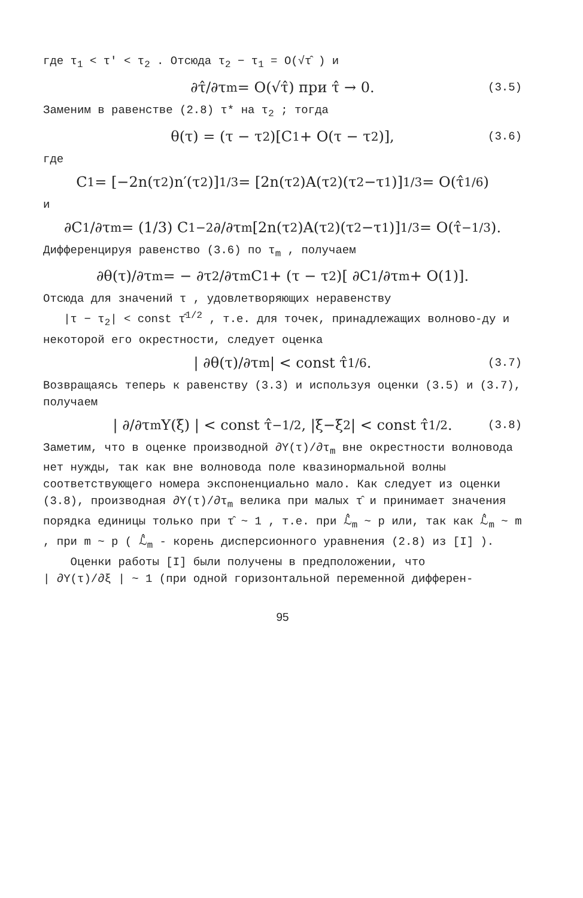где τ<sub>1</sub> < τ′ < τ<sub>2</sub> . Отсюда τ<sub>2</sub> − τ<sub>1</sub> = O(√τ̂ ) и
∂τ̂/∂τ<sub>m</sub> = O(√τ̂) при τ̂ → 0. (3.5)
Заменим в равенстве (2.8) τ* на τ<sub>2</sub> ; тогда
θ(τ) = (τ − τ<sub>2</sub>)[C<sub>1</sub> + O(τ − τ<sub>2</sub>)], (3.6)
где
C<sub>1</sub> = [−2n(τ<sub>2</sub>)n′(τ<sub>2</sub>)]<sup>1/3</sup> = [2n(τ<sub>2</sub>)A(τ<sub>2</sub>)(τ<sub>2</sub>−τ<sub>1</sub>)]<sup>1/3</sup> = O(τ̂<sup>1/6</sup>)
и
∂C<sub>1</sub>/∂τ<sub>m</sub> = (1/3) C<sub>1</sub><sup>−2</sup> ∂/∂τ<sub>m</sub>[2n(τ<sub>2</sub>)A(τ<sub>2</sub>)(τ<sub>2</sub>−τ<sub>1</sub>)]<sup>1/3</sup> = O(τ̂<sup>−1/3</sup>).
Дифференцируя равенство (3.6) по τ<sub>m</sub> , получаем
∂θ(τ)/∂τ<sub>m</sub> = − ∂τ<sub>2</sub>/∂τ<sub>m</sub> C<sub>1</sub> + (τ − τ<sub>2</sub>)[ ∂C<sub>1</sub>/∂τ<sub>m</sub> + O(1)].
Отсюда для значений τ , удовлетворяющих неравенству
|τ − τ<sub>2</sub>| < const τ̂<sup>1/2</sup> , т.е. для точек, принадлежащих волново-ду и некоторой его окрестности, следует оценка
| ∂θ(τ)/∂τ<sub>m</sub> | < const τ̂<sup>1/6</sup>. (3.7)
Возвращаясь теперь к равенству (3.3) и используя оценки (3.5) и (3.7), получаем
| ∂/∂τ<sub>m</sub> Y(ξ) | < const τ̂<sup>−1/2</sup>, |ξ−ξ<sub>2</sub>| < const τ̂<sup>1/2</sup>. (3.8)
Заметим, что в оценке производной ∂Y(τ)/∂τ<sub>m</sub> вне окрестности волновода нет нужды, так как вне волновода поле квазинормальной волны соответствующего номера экспоненциально мало. Как следует из оценки (3.8), производная ∂Y(τ)/∂τ<sub>m</sub> велика при малых τ̂ и принимает значения порядка единицы только при τ̂ ~ 1 , т.е. при ℒ̂<sub>m</sub> ~ p или, так как ℒ̂<sub>m</sub> ~ m , при m ~ p ( ℒ̂<sub>m</sub> - корень дисперсионного уравнения (2.8) из [I] ).
Оценки работы [I] были получены в предположении, что
| ∂Y(τ)/∂ξ | ~ 1 (при одной горизонтальной переменной дифферен-
95